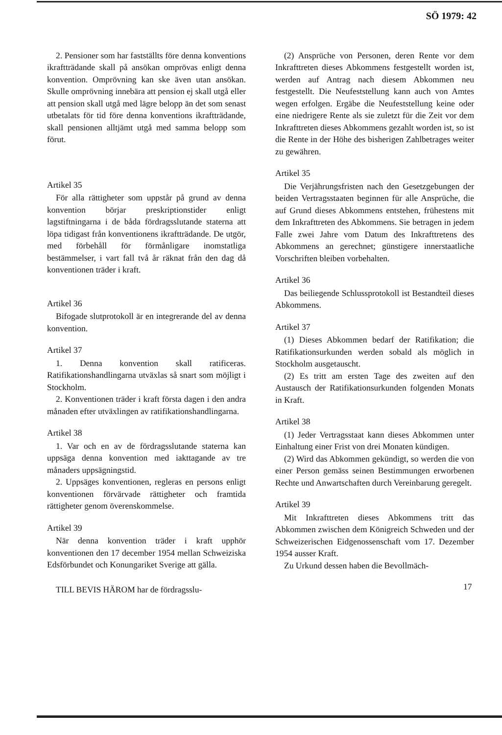SÖ 1979: 42
2. Pensioner som har fastställts före denna konventions ikraftträdande skall på ansökan omprövas enligt denna konvention. Omprövning kan ske även utan ansökan. Skulle omprövning innebära att pension ej skall utgå eller att pension skall utgå med lägre belopp än det som senast utbetalats för tid före denna konventions ikraftträdande, skall pensionen alltjämt utgå med samma belopp som förut.
Artikel 35
För alla rättigheter som uppstår på grund av denna konvention börjar preskriptionstider enligt lagstiftningarna i de båda fördragsslutande staterna att löpa tidigast från konventionens ikraftträdande. De utgör, med förbehåll för förmånligare inomstatliga bestämmelser, i vart fall två år räknat från den dag då konventionen träder i kraft.
Artikel 36
Bifogade slutprotokoll är en integrerande del av denna konvention.
Artikel 37
1. Denna konvention skall ratificeras. Ratifikationshandlingarna utväxlas så snart som möjligt i Stockholm.
2. Konventionen träder i kraft första dagen i den andra månaden efter utväxlingen av ratifikationshandlingarna.
Artikel 38
1. Var och en av de fördragsslutande staterna kan uppsäga denna konvention med iakttagande av tre månaders uppsägningstid.
2. Uppsäges konventionen, regleras en persons enligt konventionen förvärvade rättigheter och framtida rättigheter genom överenskommelse.
Artikel 39
När denna konvention träder i kraft upphör konventionen den 17 december 1954 mellan Schweiziska Edsförbundet och Konungariket Sverige att gälla.
TILL BEVIS HÄROM har de fördragsslu-
(2) Ansprüche von Personen, deren Rente vor dem Inkrafttreten dieses Abkommens festgestellt worden ist, werden auf Antrag nach diesem Abkommen neu festgestellt. Die Neufeststellung kann auch von Amtes wegen erfolgen. Ergäbe die Neufeststellung keine oder eine niedrigere Rente als sie zuletzt für die Zeit vor dem Inkrafttreten dieses Abkommens gezahlt worden ist, so ist die Rente in der Höhe des bisherigen Zahlbetrages weiter zu gewähren.
Artikel 35
Die Verjährungsfristen nach den Gesetzgebungen der beiden Vertragsstaaten beginnen für alle Ansprüche, die auf Grund dieses Abkommens entstehen, frühestens mit dem Inkrafttreten des Abkommens. Sie betragen in jedem Falle zwei Jahre vom Datum des Inkrafttretens des Abkommens an gerechnet; günstigere innerstaatliche Vorschriften bleiben vorbehalten.
Artikel 36
Das beiliegende Schlussprotokoll ist Bestandteil dieses Abkommens.
Artikel 37
(1) Dieses Abkommen bedarf der Ratifikation; die Ratifikationsurkunden werden sobald als möglich in Stockholm ausgetauscht.
(2) Es tritt am ersten Tage des zweiten auf den Austausch der Ratifikationsurkunden folgenden Monats in Kraft.
Artikel 38
(1) Jeder Vertragsstaat kann dieses Abkommen unter Einhaltung einer Frist von drei Monaten kündigen.
(2) Wird das Abkommen gekündigt, so werden die von einer Person gemäss seinen Bestimmungen erworbenen Rechte und Anwartschaften durch Vereinbarung geregelt.
Artikel 39
Mit Inkrafttreten dieses Abkommens tritt das Abkommen zwischen dem Königreich Schweden und der Schweizerischen Eidgenossenschaft vom 17. Dezember 1954 ausser Kraft.
Zu Urkund dessen haben die Bevollmäch-
17